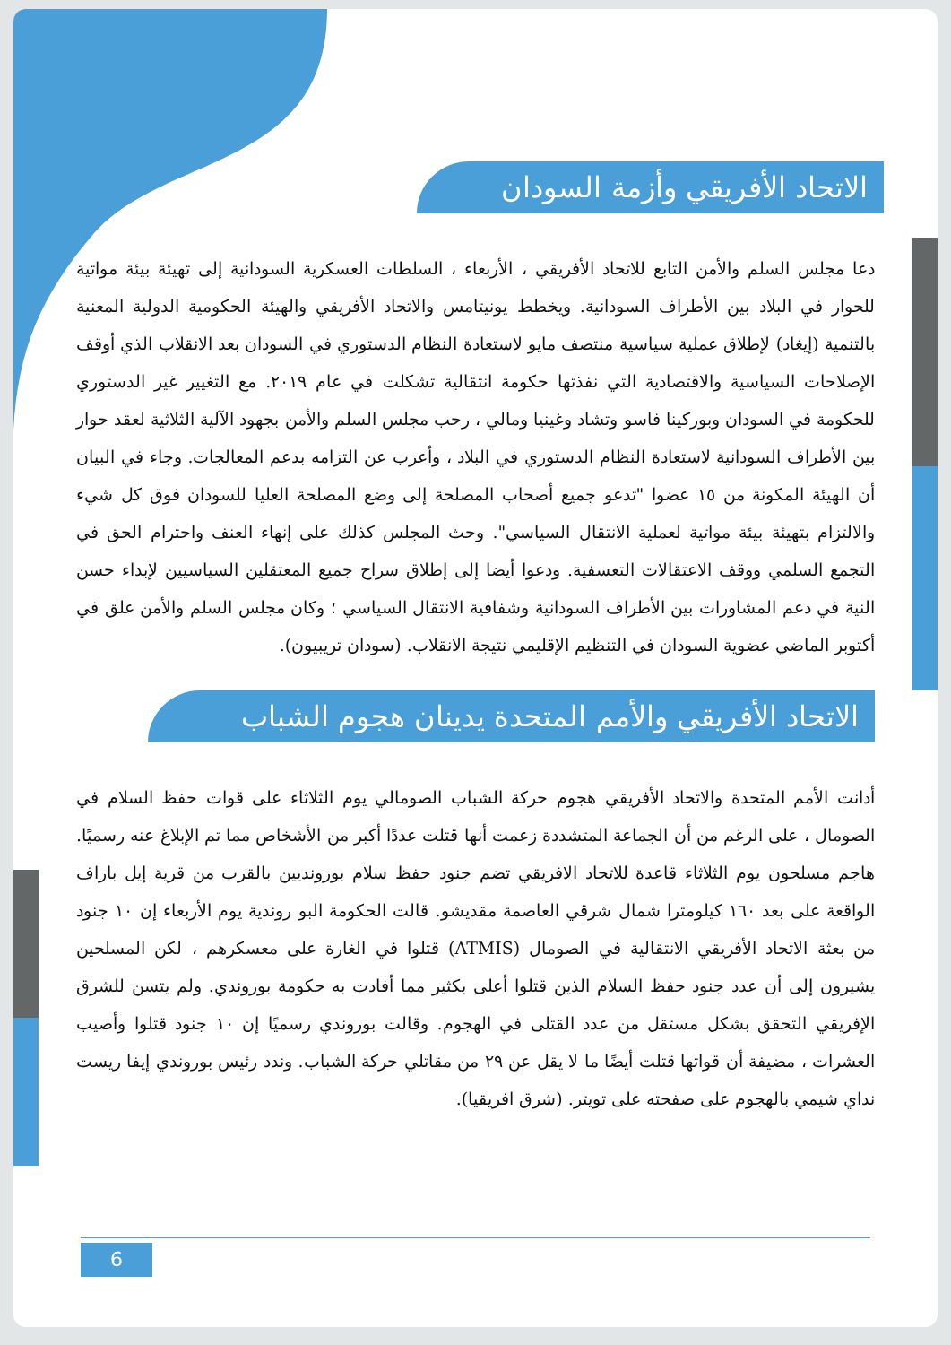الاتحاد الأفريقي وأزمة السودان
دعا مجلس السلم والأمن التابع للاتحاد الأفريقي ، الأربعاء ، السلطات العسكرية السودانية إلى تهيئة بيئة مواتية للحوار في البلاد بين الأطراف السودانية. ويخطط يونيتامس والاتحاد الأفريقي والهيئة الحكومية الدولية المعنية بالتنمية (إيغاد) لإطلاق عملية سياسية منتصف مايو لاستعادة النظام الدستوري في السودان بعد الانقلاب الذي أوقف الإصلاحات السياسية والاقتصادية التي نفذتها حكومة انتقالية تشكلت في عام ٢٠١٩. مع التغيير غير الدستوري للحكومة في السودان وبوركينا فاسو وتشاد وغينيا ومالي ، رحب مجلس السلم والأمن بجهود الآلية الثلاثية لعقد حوار بين الأطراف السودانية لاستعادة النظام الدستوري في البلاد ، وأعرب عن التزامه بدعم المعالجات. وجاء في البيان أن الهيئة المكونة من ١٥ عضوا "تدعو جميع أصحاب المصلحة إلى وضع المصلحة العليا للسودان فوق كل شيء والالتزام بتهيئة بيئة مواتية لعملية الانتقال السياسي". وحث المجلس كذلك على إنهاء العنف واحترام الحق في التجمع السلمي ووقف الاعتقالات التعسفية. ودعوا أيضا إلى إطلاق سراح جميع المعتقلين السياسيين لإبداء حسن النية في دعم المشاورات بين الأطراف السودانية وشفافية الانتقال السياسي ؛ وكان مجلس السلم والأمن علق في أكتوبر الماضي عضوية السودان في التنظيم الإقليمي نتيجة الانقلاب. (سودان تريبيون).
الاتحاد الأفريقي والأمم المتحدة يدينان هجوم الشباب
أدانت الأمم المتحدة والاتحاد الأفريقي هجوم حركة الشباب الصومالي يوم الثلاثاء على قوات حفظ السلام في الصومال ، على الرغم من أن الجماعة المتشددة زعمت أنها قتلت عددًا أكبر من الأشخاص مما تم الإبلاغ عنه رسميًا. هاجم مسلحون يوم الثلاثاء قاعدة للاتحاد الافريقي تضم جنود حفظ سلام بورونديين بالقرب من قرية إيل باراف الواقعة على بعد ١٦٠ كيلومترا شمال شرقي العاصمة مقديشو. قالت الحكومة البو روندية يوم الأربعاء إن ١٠ جنود من بعثة الاتحاد الأفريقي الانتقالية في الصومال (ATMIS) قتلوا في الغارة على معسكرهم ، لكن المسلحين يشيرون إلى أن عدد جنود حفظ السلام الذين قتلوا أعلى بكثير مما أفادت به حكومة بوروندي. ولم يتسن للشرق الإفريقي التحقق بشكل مستقل من عدد القتلى في الهجوم. وقالت بوروندي رسميًا إن ١٠ جنود قتلوا وأصيب العشرات ، مضيفة أن قواتها قتلت أيضًا ما لا يقل عن ٢٩ من مقاتلي حركة الشباب. وندد رئيس بوروندي إيفا ريست نداي شيمي بالهجوم على صفحته على تويتر. (شرق افريقيا).
6